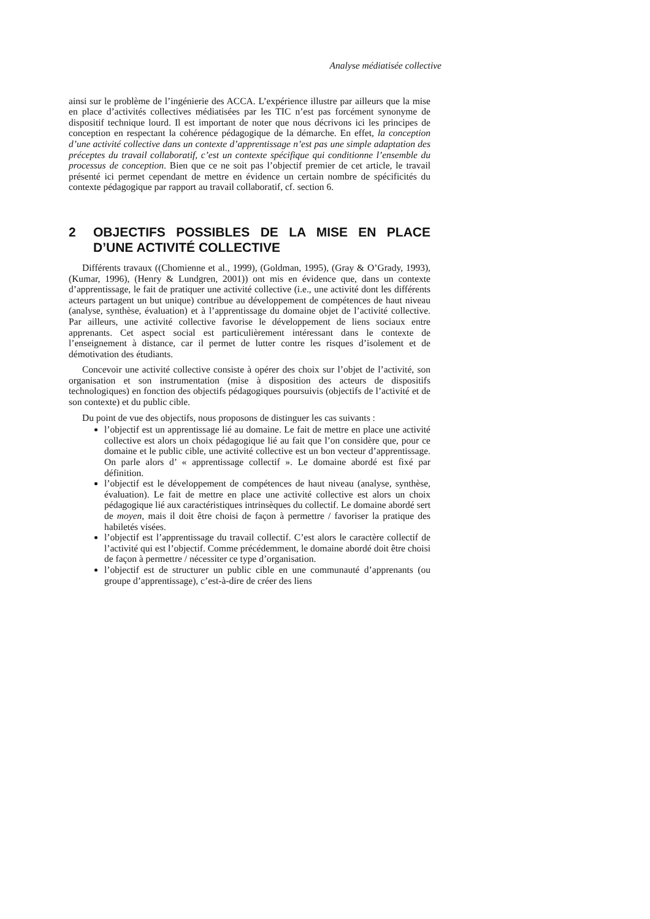Analyse médiatisée collective
ainsi sur le problème de l’ingénierie des ACCA. L’expérience illustre par ailleurs que la mise en place d’activités collectives médiatisées par les TIC n’est pas forcément synonyme de dispositif technique lourd. Il est important de noter que nous décrivons ici les principes de conception en respectant la cohérence pédagogique de la démarche. En effet, la conception d’une activité collective dans un contexte d’apprentissage n’est pas une simple adaptation des préceptes du travail collaboratif, c’est un contexte spécifique qui conditionne l’ensemble du processus de conception. Bien que ce ne soit pas l’objectif premier de cet article, le travail présenté ici permet cependant de mettre en évidence un certain nombre de spécificités du contexte pédagogique par rapport au travail collaboratif, cf. section 6.
2 OBJECTIFS POSSIBLES DE LA MISE EN PLACE D’UNE ACTIVITÉ COLLECTIVE
Différents travaux ((Chomienne et al., 1999), (Goldman, 1995), (Gray & O’Grady, 1993), (Kumar, 1996), (Henry & Lundgren, 2001)) ont mis en évidence que, dans un contexte d’apprentissage, le fait de pratiquer une activité collective (i.e., une activité dont les différents acteurs partagent un but unique) contribue au développement de compétences de haut niveau (analyse, synthèse, évaluation) et à l’apprentissage du domaine objet de l’activité collective. Par ailleurs, une activité collective favorise le développement de liens sociaux entre apprenants. Cet aspect social est particulièrement intéressant dans le contexte de l’enseignement à distance, car il permet de lutter contre les risques d’isolement et de démotivation des étudiants.
Concevoir une activité collective consiste à opérer des choix sur l’objet de l’activité, son organisation et son instrumentation (mise à disposition des acteurs de dispositifs technologiques) en fonction des objectifs pédagogiques poursuivis (objectifs de l’activité et de son contexte) et du public cible.
Du point de vue des objectifs, nous proposons de distinguer les cas suivants :
l’objectif est un apprentissage lié au domaine. Le fait de mettre en place une activité collective est alors un choix pédagogique lié au fait que l’on considère que, pour ce domaine et le public cible, une activité collective est un bon vecteur d’apprentissage. On parle alors d’ « apprentissage collectif ». Le domaine abordé est fixé par définition.
l’objectif est le développement de compétences de haut niveau (analyse, synthèse, évaluation). Le fait de mettre en place une activité collective est alors un choix pédagogique lié aux caractéristiques intrinsèques du collectif. Le domaine abordé sert de moyen, mais il doit être choisi de façon à permettre / favoriser la pratique des habiletés visées.
l’objectif est l’apprentissage du travail collectif. C’est alors le caractère collectif de l’activité qui est l’objectif. Comme précédemment, le domaine abordé doit être choisi de façon à permettre / nécessiter ce type d’organisation.
l’objectif est de structurer un public cible en une communauté d’apprenants (ou groupe d’apprentissage), c’est-à-dire de créer des liens